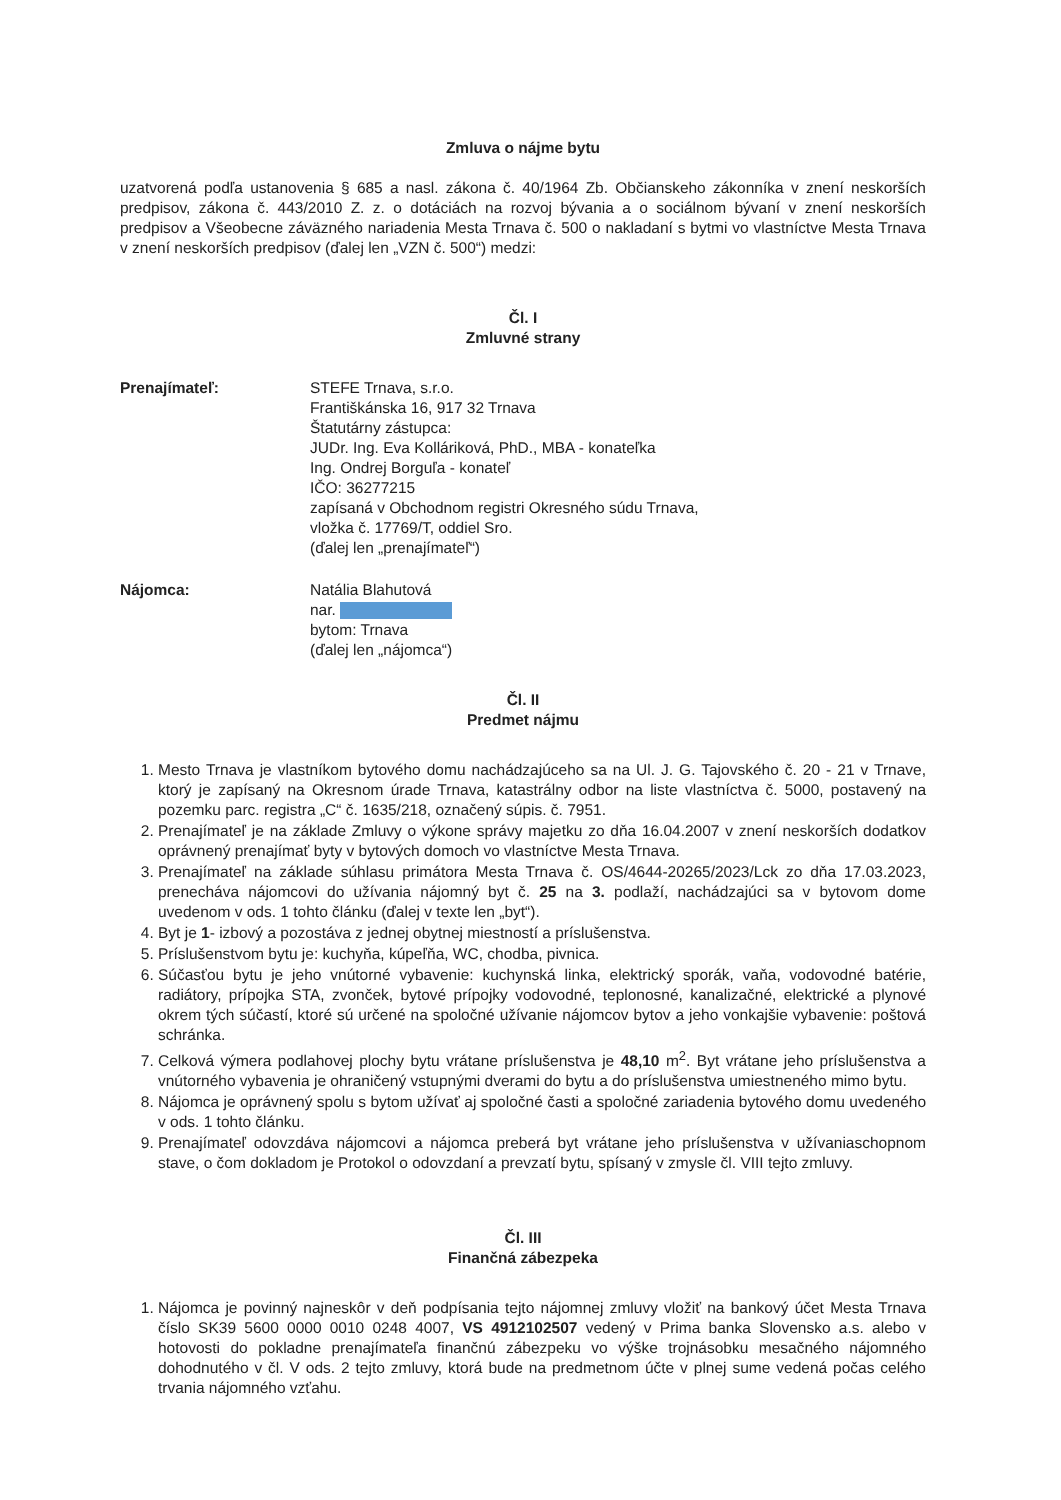Zmluva o nájme bytu
uzatvorená podľa ustanovenia § 685 a nasl. zákona č. 40/1964 Zb. Občianskeho zákonníka v znení neskorších predpisov, zákona č. 443/2010 Z. z. o dotáciách na rozvoj bývania a o sociálnom bývaní v znení neskorších predpisov a Všeobecne záväzného nariadenia Mesta Trnava č. 500 o nakladaní s bytmi vo vlastníctve Mesta Trnava v znení neskorších predpisov (ďalej len „VZN č. 500“) medzi:
Čl. I
Zmluvné strany
Prenajímateľ: STEFE Trnava, s.r.o.
Františkánska 16, 917 32 Trnava
Štatutárny zástupca:
JUDr. Ing. Eva Kolláriková, PhD., MBA - konateľka
Ing. Ondrej Borguľa - konateľ
IČO: 36277215
zapísaná v Obchodnom registri Okresného súdu Trnava,
vložka č. 17769/T, oddiel Sro.
(ďalej len „prenajímateľ“)
Nájomca: Natália Blahutová
nar.
bytom: Trnava
(ďalej len „nájomca“)
Čl. II
Predmet nájmu
1. Mesto Trnava je vlastníkom bytového domu nachádzajúceho sa na Ul. J. G. Tajovského č. 20 - 21 v Trnave, ktorý je zapísaný na Okresnom úrade Trnava, katastrálny odbor na liste vlastníctva č. 5000, postavený na pozemku parc. registra „C“ č. 1635/218, označený súpis. č. 7951.
2. Prenajímateľ je na základe Zmluvy o výkone správy majetku zo dňa 16.04.2007 v znení neskorších dodatkov oprávnený prenajímať byty v bytových domoch vo vlastníctve Mesta Trnava.
3. Prenajímateľ na základe súhlasu primátora Mesta Trnava č. OS/4644-20265/2023/Lck zo dňa 17.03.2023, prenecháva nájomcovi do užívania nájomný byt č. 25 na 3. podlaží, nachádzajúci sa v bytovom dome uvedenom v ods. 1 tohto článku (ďalej v texte len „byt“).
4. Byt je 1- izbový a pozostáva z jednej obytnej miestností a príslušenstva.
5. Príslušenstvom bytu je: kuchyňa, kúpeľňa, WC, chodba, pivnica.
6. Súčasťou bytu je jeho vnútorné vybavenie: kuchynská linka, elektrický sporák, vaňa, vodovodné batérie, radiátory, prípojka STA, zvonček, bytové prípojky vodovodné, teplonosné, kanalizačné, elektrické a plynové okrem tých súčastí, ktoré sú určené na spoločné užívanie nájomcov bytov a jeho vonkajšie vybavenie: poštová schránka.
7. Celková výmera podlahovej plochy bytu vrátane príslušenstva je 48,10 m<sup>2</sup>. Byt vrátane jeho príslušenstva a vnútorného vybavenia je ohraničený vstupnými dverami do bytu a do príslušenstva umiestneného mimo bytu.
8. Nájomca je oprávnený spolu s bytom užívať aj spoločné časti a spoločné zariadenia bytového domu uvedeného v ods. 1 tohto článku.
9. Prenajímateľ odovzdáva nájomcovi a nájomca preberá byt vrátane jeho príslušenstva v užívaniaschopnom stave, o čom dokladom je Protokol o odovzdaní a prevzatí bytu, spísaný v zmysle čl. VIII tejto zmluvy.
Čl. III
Finančná zábezpeka
1. Nájomca je povinný najneskôr v deň podpísania tejto nájomnej zmluvy vložiť na bankový účet Mesta Trnava číslo SK39 5600 0000 0010 0248 4007, VS 4912102507 vedený v Prima banka Slovensko a.s. alebo v hotovosti do pokladne prenajímateľa finančnú zábezpeku vo výške trojnásobku mesačného nájomného dohodnutého v čl. V ods. 2 tejto zmluvy, ktorá bude na predmetnom účte v plnej sume vedená počas celého trvania nájomného vzťahu.